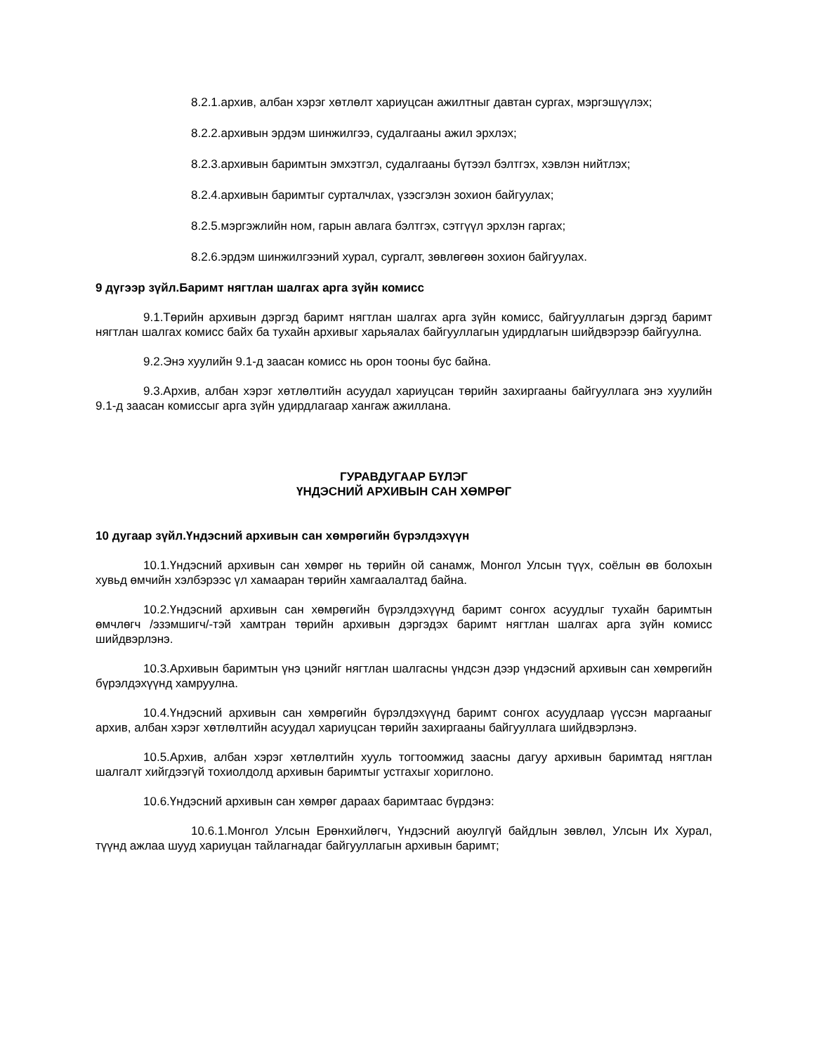8.2.1.архив, албан хэрэг хөтлөлт хариуцсан ажилтныг давтан сургах, мэргэшүүлэх;
8.2.2.архивын эрдэм шинжилгээ, судалгааны ажил эрхлэх;
8.2.3.архивын баримтын эмхэтгэл, судалгааны бүтээл бэлтгэх, хэвлэн нийтлэх;
8.2.4.архивын баримтыг сурталчлах, үзэсгэлэн зохион байгуулах;
8.2.5.мэргэжлийн ном, гарын авлага бэлтгэх, сэтгүүл эрхлэн гаргах;
8.2.6.эрдэм шинжилгээний хурал, сургалт, зөвлөгөөн зохион байгуулах.
9 дүгээр зүйл.Баримт нягтлан шалгах арга зүйн комисс
9.1.Төрийн архивын дэргэд баримт нягтлан шалгах арга зүйн комисс, байгууллагын дэргэд баримт нягтлан шалгах комисс байх ба тухайн архивыг харьяалах байгууллагын удирдлагын шийдвэрээр байгуулна.
9.2.Энэ хуулийн 9.1-д заасан комисс нь орон тооны бус байна.
9.3.Архив, албан хэрэг хөтлөлтийн асуудал хариуцсан төрийн захиргааны байгууллага энэ хуулийн 9.1-д заасан комиссыг арга зүйн удирдлагаар хангаж ажиллана.
ГУРАВДУГААР БҮЛЭГ
ҮНДЭСНИЙ АРХИВЫН САН ХӨМРӨГ
10 дугаар зүйл.Үндэсний архивын сан хөмрөгийн бүрэлдэхүүн
10.1.Үндэсний архивын сан хөмрөг нь төрийн ой санамж, Монгол Улсын түүх, соёлын өв болохын хувьд өмчийн хэлбэрээс үл хамааран төрийн хамгаалалтад байна.
10.2.Үндэсний архивын сан хөмрөгийн бүрэлдэхүүнд баримт сонгох асуудлыг тухайн баримтын өмчлөгч /эзэмшигч/-тэй хамтран төрийн архивын дэргэдэх баримт нягтлан шалгах арга зүйн комисс шийдвэрлэнэ.
10.3.Архивын баримтын үнэ цэнийг нягтлан шалгасны үндсэн дээр үндэсний архивын сан хөмрөгийн бүрэлдэхүүнд хамруулна.
10.4.Үндэсний архивын сан хөмрөгийн бүрэлдэхүүнд баримт сонгох асуудлаар үүссэн маргааныг архив, албан хэрэг хөтлөлтийн асуудал хариуцсан төрийн захиргааны байгууллага шийдвэрлэнэ.
10.5.Архив, албан хэрэг хөтлөлтийн хууль тогтоомжид заасны дагуу архивын баримтад нягтлан шалгалт хийгдээгүй тохиолдолд архивын баримтыг устгахыг хориглоно.
10.6.Үндэсний архивын сан хөмрөг дараах баримтаас бүрдэнэ:
10.6.1.Монгол Улсын Ерөнхийлөгч, Үндэсний аюулгүй байдлын зөвлөл, Улсын Их Хурал, түүнд ажлаа шууд хариуцан тайлагнадаг байгууллагын архивын баримт;